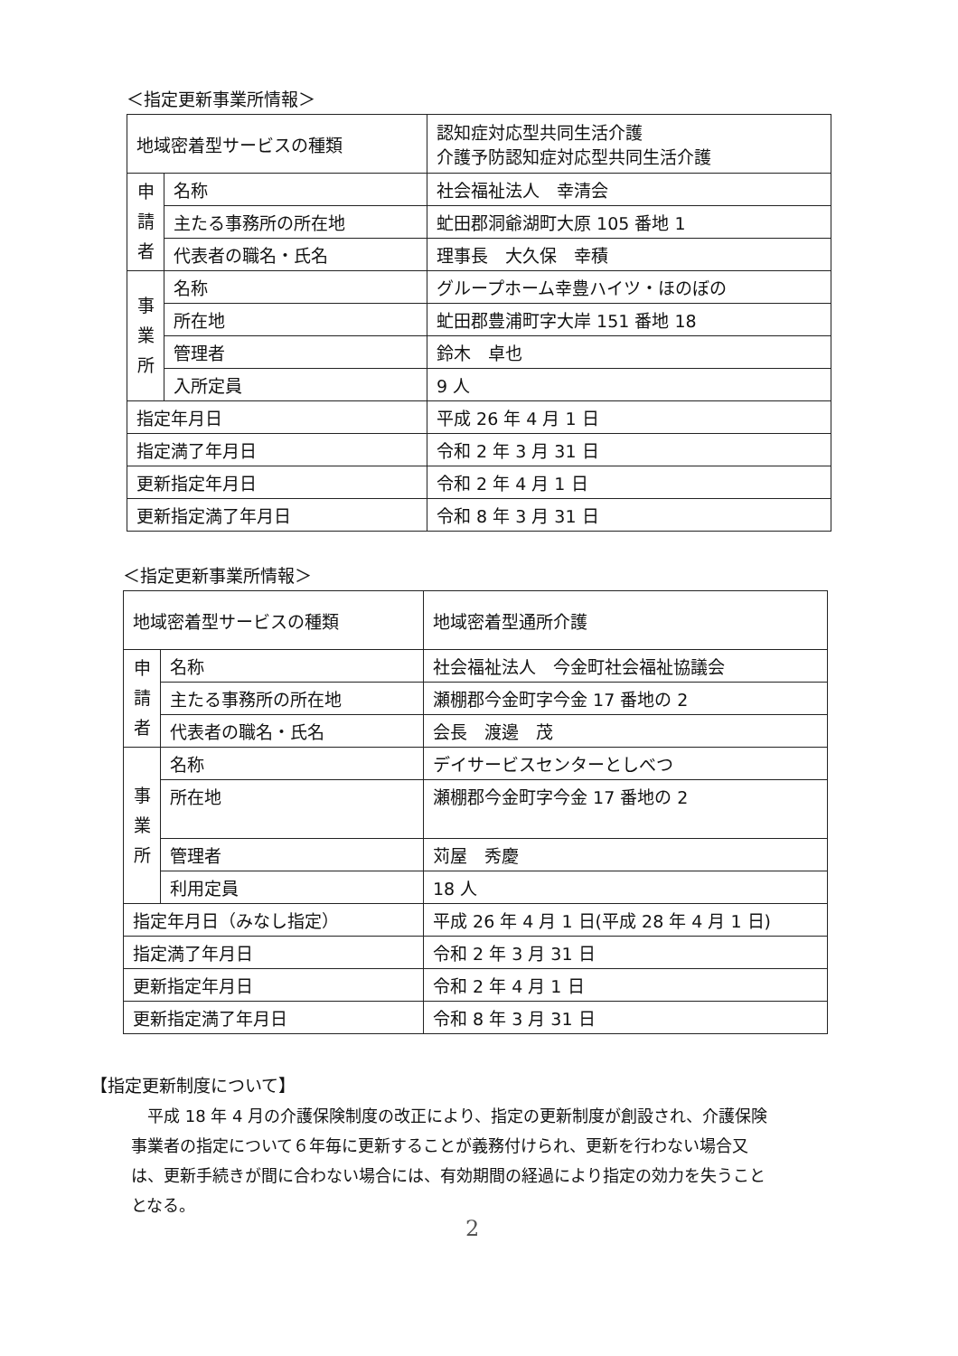＜指定更新事業所情報＞
| 地域密着型サービスの種類 | | 認知症対応型共同生活介護 介護予防認知症対応型共同生活介護 |
| 申 請 者 | 名称 | 社会福祉法人 幸清会 |
| | 主たる事務所の所在地 | 虻田郡洞爺湖町大原 105 番地 1 |
| | 代表者の職名・氏名 | 理事長 大久保 幸積 |
| 事 業 所 | 名称 | グループホーム幸豊ハイツ・ほのぼの |
| | 所在地 | 虻田郡豊浦町字大岸 151 番地 18 |
| | 管理者 | 鈴木 卓也 |
| | 入所定員 | 9 人 |
| 指定年月日 | | 平成 26 年 4 月 1 日 |
| 指定満了年月日 | | 令和 2 年 3 月 31 日 |
| 更新指定年月日 | | 令和 2 年 4 月 1 日 |
| 更新指定満了年月日 | | 令和 8 年 3 月 31 日 |
＜指定更新事業所情報＞
| 地域密着型サービスの種類 | | 地域密着型通所介護 |
| 申 請 者 | 名称 | 社会福祉法人 今金町社会福祉協議会 |
| | 主たる事務所の所在地 | 瀬棚郡今金町字今金 17 番地の 2 |
| | 代表者の職名・氏名 | 会長 渡邊 茂 |
| 事 業 所 | 名称 | デイサービスセンターとしべつ |
| | 所在地 | 瀬棚郡今金町字今金 17 番地の 2 |
| | 管理者 | 苅屋 秀慶 |
| | 利用定員 | 18 人 |
| 指定年月日（みなし指定） | | 平成 26 年 4 月 1 日(平成 28 年 4 月 1 日) |
| 指定満了年月日 | | 令和 2 年 3 月 31 日 |
| 更新指定年月日 | | 令和 2 年 4 月 1 日 |
| 更新指定満了年月日 | | 令和 8 年 3 月 31 日 |
【指定更新制度について】
平成 18 年 4 月の介護保険制度の改正により、指定の更新制度が創設され、介護保険事業者の指定について６年毎に更新することが義務付けられ、更新を行わない場合又は、更新手続きが間に合わない場合には、有効期間の経過により指定の効力を失うこととなる。
2